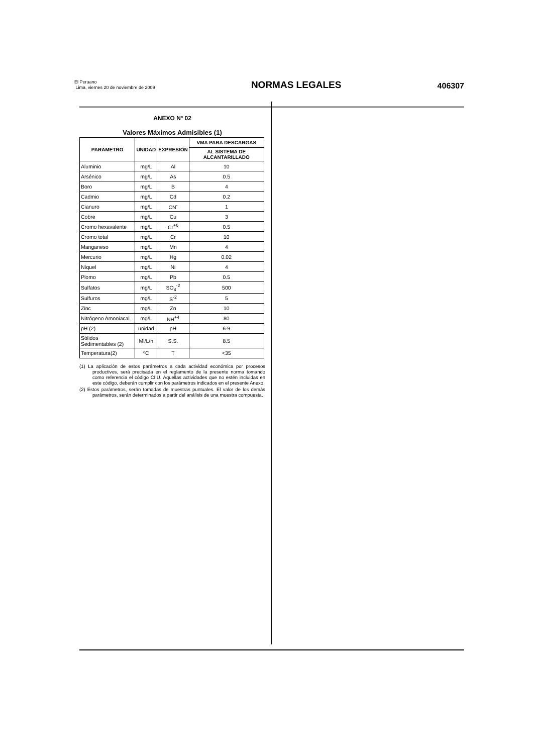El Peruano
Lima, viernes 20 de noviembre de 2009
NORMAS LEGALES
406307
ANEXO Nº 02
Valores Máximos Admisibles (1)
| PARAMETRO | UNIDAD | EXPRESIÓN | VMA PARA DESCARGAS |
| --- | --- | --- | --- |
| | | | AL SISTEMA DE ALCANTARILLADO |
| Aluminio | mg/L | Al | 10 |
| Arsénico | mg/L | As | 0.5 |
| Boro | mg/L | B | 4 |
| Cadmio | mg/L | Cd | 0.2 |
| Cianuro | mg/L | CN<sup>-</sup> | 1 |
| Cobre | mg/L | Cu | 3 |
| Cromo hexavalente | mg/L | Cr<sup>+6</sup> | 0.5 |
| Cromo total | mg/L | Cr | 10 |
| Manganeso | mg/L | Mn | 4 |
| Mercurio | mg/L | Hg | 0.02 |
| Níquel | mg/L | Ni | 4 |
| Plomo | mg/L | Pb | 0.5 |
| Sulfatos | mg/L | SO<sub>4</sub><sup>-2</sup> | 500 |
| Sulfuros | mg/L | S<sup>-2</sup> | 5 |
| Zinc | mg/L | Zn | 10 |
| Nitrógeno Amoniacal | mg/L | NH<sup>+4</sup> | 80 |
| pH (2) | unidad | pH | 6-9 |
| Sólidos Sedimentables (2) | Ml/L/h | S.S. | 8.5 |
| Temperatura(2) | ºC | T | <35 |
(1) La aplicación de estos parámetros a cada actividad económica por procesos productivos, será precisada en el reglamento de la presente norma tomando como referencia el código CIIU. Aquellas actividades que no estén incluidas en este código, deberán cumplir con los parámetros indicados en el presente Anexo.
(2) Estos parámetros, serán tomadas de muestras puntuales. El valor de los demás parámetros, serán determinados a partir del análisis de una muestra compuesta.